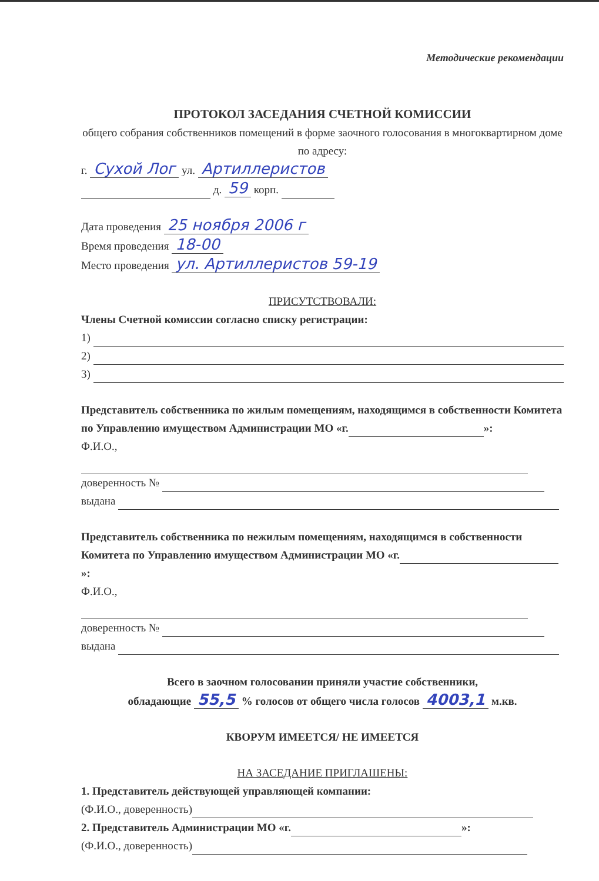Методические рекомендации
ПРОТОКОЛ ЗАСЕДАНИЯ СЧЕТНОЙ КОМИССИИ
общего собрания собственников помещений в форме заочного голосования в многоквартирном доме по адресу:
г. Сухой Лог ул. Артиллеристов
д. 59 корп.
Дата проведения 25 ноября 2006 г
Время проведения 18-00
Место проведения ул. Артиллеристов 59-19
ПРИСУТСТВОВАЛИ:
Члены Счетной комиссии согласно списку регистрации:
1)
2)
3)
Представитель собственника по жилым помещениям, находящимся в собственности Комитета по Управлению имуществом Администрации МО «г. »:
Ф.И.О.,
доверенность №
выдана
Представитель собственника по нежилым помещениям, находящимся в собственности Комитета по Управлению имуществом Администрации МО «г. »:
Ф.И.О.,
доверенность №
выдана
Всего в заочном голосовании приняли участие собственники,
обладающие 55,5 % голосов от общего числа голосов 4003,1 м.кв.
КВОРУМ ИМЕЕТСЯ/ НЕ ИМЕЕТСЯ
НА ЗАСЕДАНИЕ ПРИГЛАШЕНЫ:
1. Представитель действующей управляющей компании:
(Ф.И.О., доверенность)
2. Представитель Администрации МО «г. »:
(Ф.И.О., доверенность)